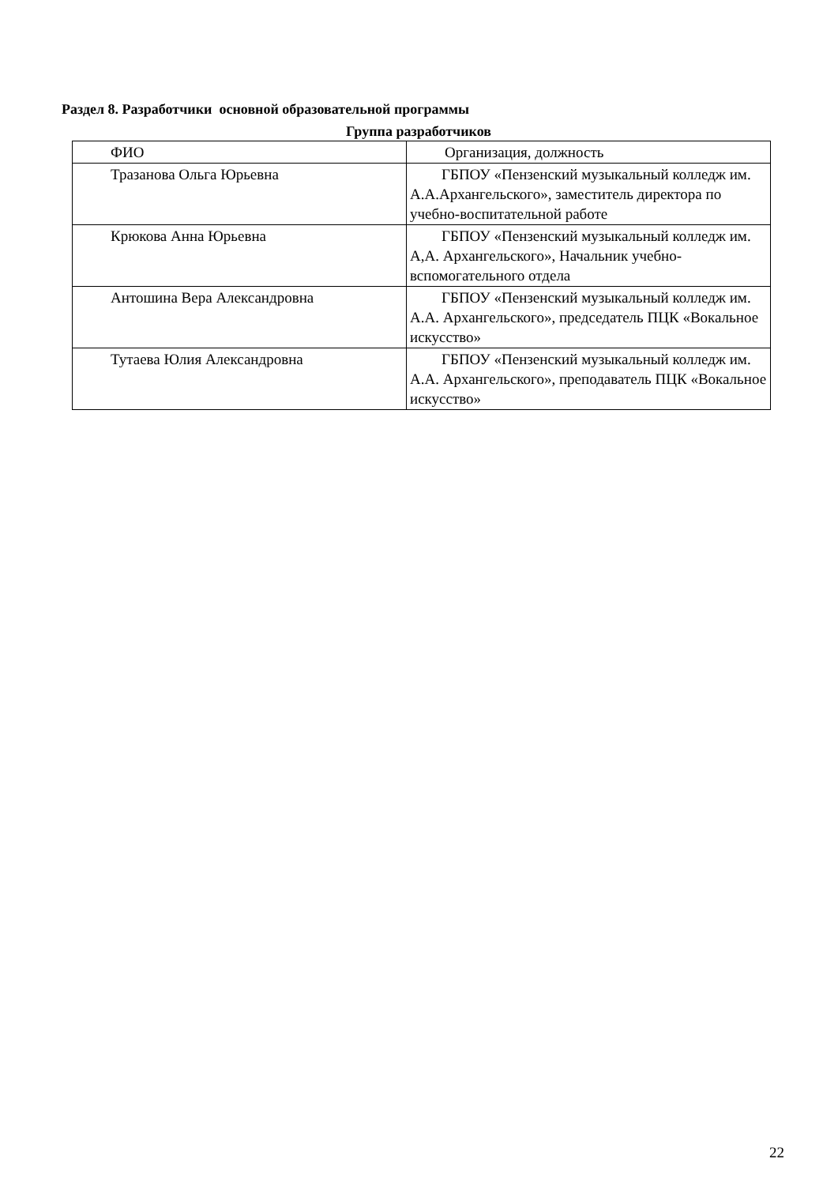Раздел 8. Разработчики основной образовательной программы
Группа разработчиков
| ФИО | Организация, должность |
| --- | --- |
| Тразанова Ольга Юрьевна | ГБПОУ «Пензенский музыкальный колледж им. А.А.Архангельского», заместитель директора по учебно-воспитательной работе |
| Крюкова Анна Юрьевна | ГБПОУ «Пензенский музыкальный колледж им. А,А. Архангельского», Начальник учебно-вспомогательного отдела |
| Антошина Вера Александровна | ГБПОУ «Пензенский музыкальный колледж им. А.А. Архангельского», председатель ПЦК «Вокальное искусство» |
| Тутаева Юлия Александровна | ГБПОУ «Пензенский музыкальный колледж им. А.А. Архангельского», преподаватель ПЦК «Вокальное искусство» |
22